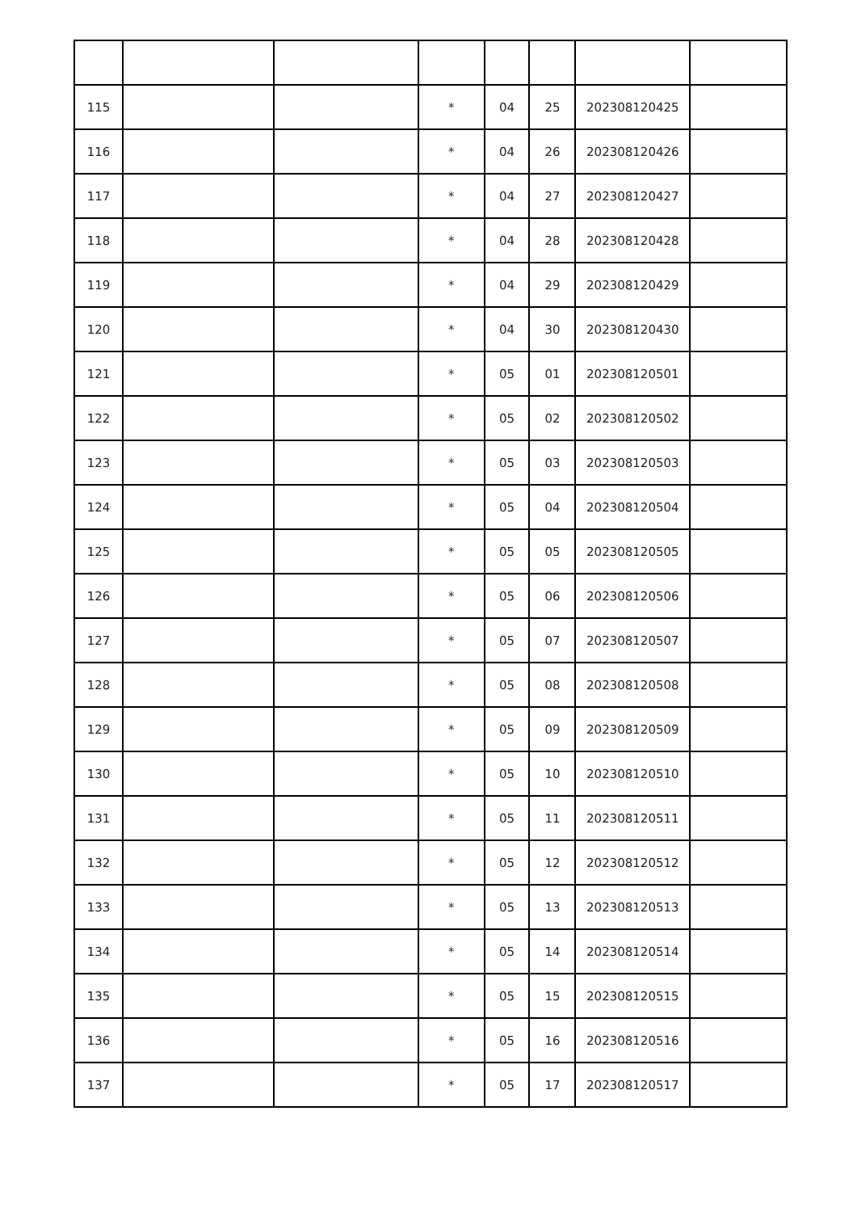| 115 | | | * | 04 | 25 | 202308120425 | |
| 116 | | | * | 04 | 26 | 202308120426 | |
| 117 | | | * | 04 | 27 | 202308120427 | |
| 118 | | | * | 04 | 28 | 202308120428 | |
| 119 | | | * | 04 | 29 | 202308120429 | |
| 120 | | | * | 04 | 30 | 202308120430 | |
| 121 | | | * | 05 | 01 | 202308120501 | |
| 122 | | | * | 05 | 02 | 202308120502 | |
| 123 | | | * | 05 | 03 | 202308120503 | |
| 124 | | | * | 05 | 04 | 202308120504 | |
| 125 | | | * | 05 | 05 | 202308120505 | |
| 126 | | | * | 05 | 06 | 202308120506 | |
| 127 | | | * | 05 | 07 | 202308120507 | |
| 128 | | | * | 05 | 08 | 202308120508 | |
| 129 | | | * | 05 | 09 | 202308120509 | |
| 130 | | | * | 05 | 10 | 202308120510 | |
| 131 | | | * | 05 | 11 | 202308120511 | |
| 132 | | | * | 05 | 12 | 202308120512 | |
| 133 | | | * | 05 | 13 | 202308120513 | |
| 134 | | | * | 05 | 14 | 202308120514 | |
| 135 | | | * | 05 | 15 | 202308120515 | |
| 136 | | | * | 05 | 16 | 202308120516 | |
| 137 | | | * | 05 | 17 | 202308120517 | |